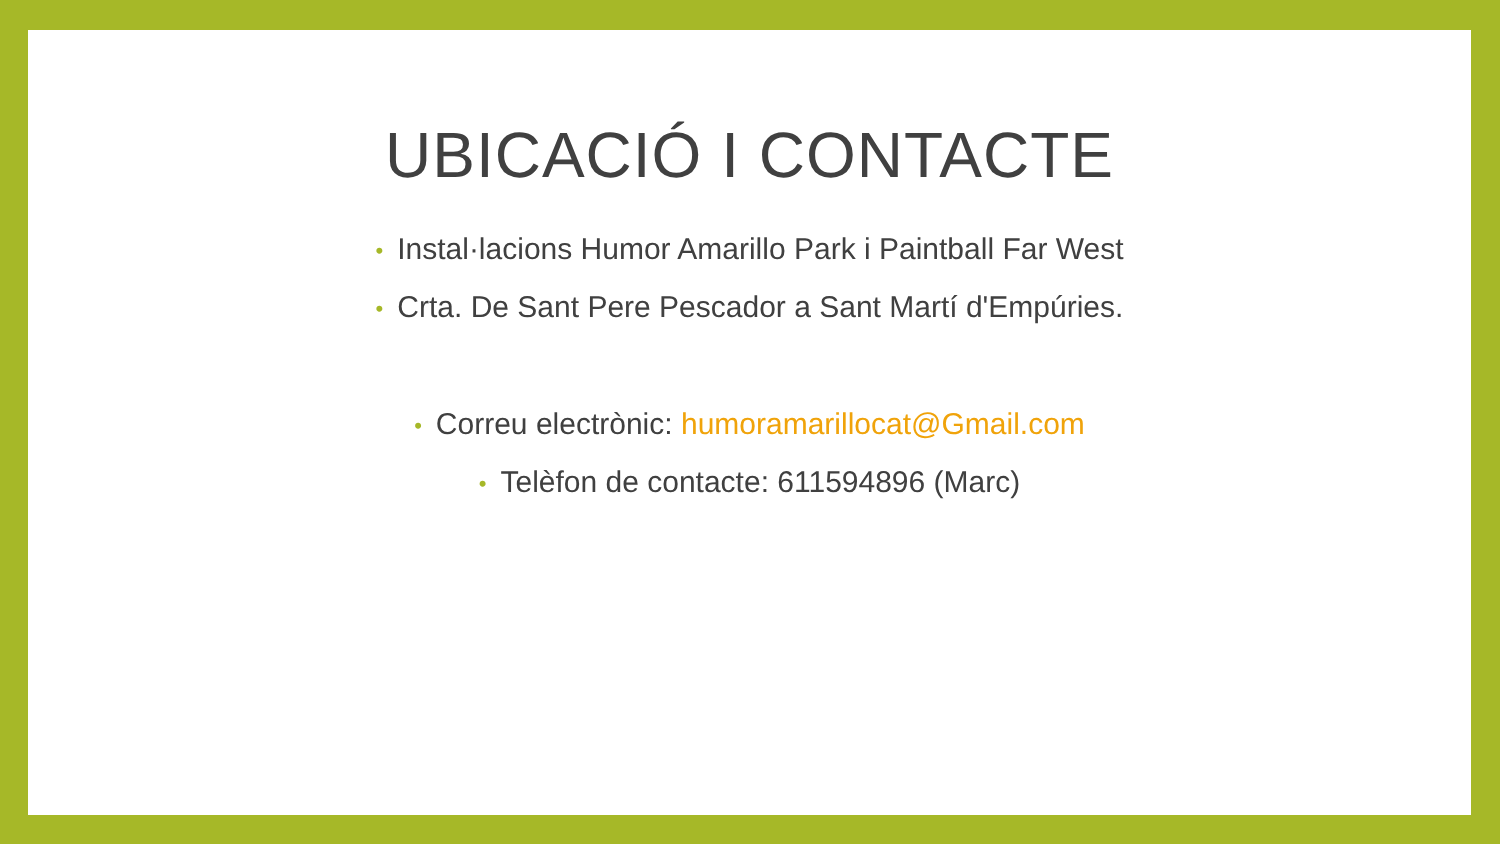UBICACIÓ I CONTACTE
• Instal·lacions Humor Amarillo Park i Paintball Far West
• Crta. De Sant Pere Pescador a Sant Martí d'Empúries.
• Correu electrònic: humoramarillocat@Gmail.com
• Telèfon de contacte: 611594896 (Marc)